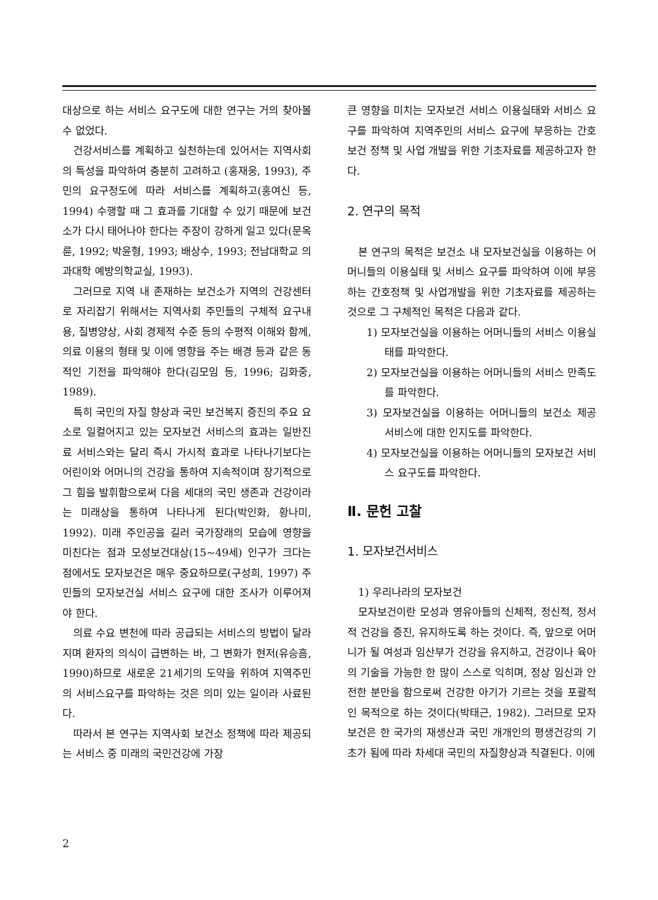대상으로 하는 서비스 요구도에 대한 연구는 거의 찾아볼 수 없었다.
건강서비스를 계획하고 실천하는데 있어서는 지역사회의 특성을 파악하여 충분히 고려하고 (홍재웅, 1993), 주민의 요구정도에 따라 서비스를 계획하고(홍여신 등, 1994) 수행할 때 그 효과를 기대할 수 있기 때문에 보건소가 다시 태어나야 한다는 주장이 강하게 일고 있다(문옥륜, 1992; 박윤형, 1993; 배상수, 1993; 전남대학교 의과대학 예방의학교실, 1993).
그러므로 지역 내 존재하는 보건소가 지역의 건강센터로 자리잡기 위해서는 지역사회 주민들의 구체적 요구내용, 질병양상, 사회 경제적 수준 등의 수평적 이해와 함께, 의료 이용의 형태 및 이에 영향을 주는 배경 등과 같은 동적인 기전을 파악해야 한다(김모임 등, 1996; 김화중, 1989).
특히 국민의 자질 향상과 국민 보건복지 증진의 주요 요소로 일컬어지고 있는 모자보건 서비스의 효과는 일반진료 서비스와는 달리 즉시 가시적 효과로 나타나기보다는 어린이와 어머니의 건강을 통하여 지속적이며 장기적으로 그 힘을 발휘함으로써 다음 세대의 국민 생존과 건강이라는 미래상을 통하여 나타나게 된다(박인화, 황나미, 1992). 미래 주인공을 길러 국가장래의 모습에 영향을 미친다는 점과 모성보건대상(15~49세) 인구가 크다는 점에서도 모자보건은 매우 중요하므로(구성희, 1997) 주민들의 모자보건실 서비스 요구에 대한 조사가 이루어져야 한다.
의료 수요 변천에 따라 공급되는 서비스의 방법이 달라지며 환자의 의식이 급변하는 바, 그 변화가 현저(유승흠, 1990)하므로 새로운 21세기의 도약을 위하여 지역주민의 서비스요구를 파악하는 것은 의미 있는 일이라 사료된다.
따라서 본 연구는 지역사회 보건소 정책에 따라 제공되는 서비스 중 미래의 국민건강에 가장
큰 영향을 미치는 모자보건 서비스 이용실태와 서비스 요구를 파악하여 지역주민의 서비스 요구에 부응하는 간호 보건 정책 및 사업 개발을 위한 기초자료를 제공하고자 한다.
2. 연구의 목적
본 연구의 목적은 보건소 내 모자보건실을 이용하는 어머니들의 이용실태 및 서비스 요구를 파악하여 이에 부응하는 간호정책 및 사업개발을 위한 기초자료를 제공하는 것으로 그 구체적인 목적은 다음과 같다.
1) 모자보건실을 이용하는 어머니들의 서비스 이용실태를 파악한다.
2) 모자보건실을 이용하는 어머니들의 서비스 만족도를 파악한다.
3) 모자보건실을 이용하는 어머니들의 보건소 제공 서비스에 대한 인지도를 파악한다.
4) 모자보건실을 이용하는 어머니들의 모자보건 서비스 요구도를 파악한다.
Ⅱ. 문헌 고찰
1. 모자보건서비스
1) 우리나라의 모자보건
모자보건이란 모성과 영유아들의 신체적, 정신적, 정서적 건강을 증진, 유지하도록 하는 것이다. 즉, 앞으로 어머니가 될 여성과 임산부가 건강을 유지하고, 건강이나 육아의 기술을 가능한 한 많이 스스로 익히며, 정상 임신과 안전한 분만을 함으로써 건강한 아기가 기르는 것을 포괄적인 목적으로 하는 것이다(박태근, 1982). 그러므로 모자보건은 한 국가의 재생산과 국민 개개인의 평생건강의 기초가 됨에 따라 차세대 국민의 자질향상과 직결된다. 이에
2